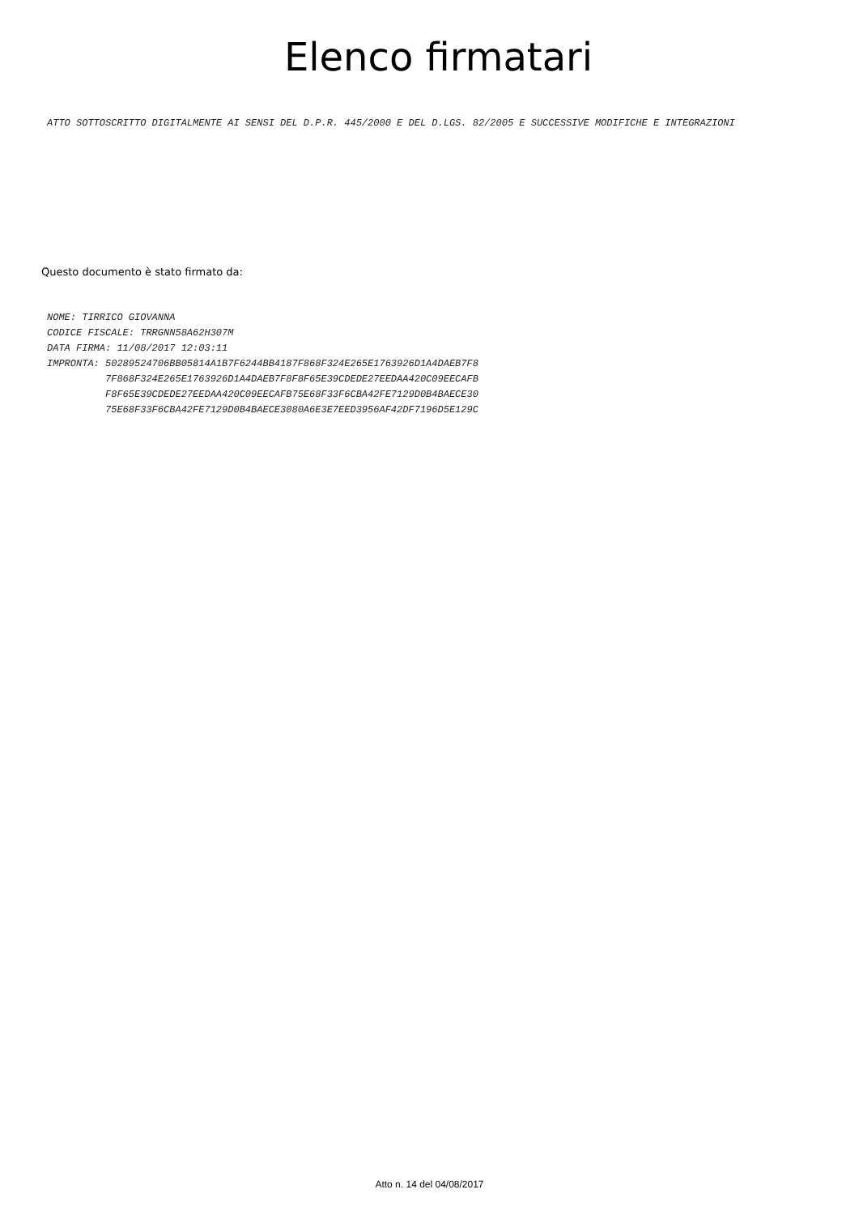Elenco firmatari
ATTO SOTTOSCRITTO DIGITALMENTE AI SENSI DEL D.P.R. 445/2000 E DEL D.LGS. 82/2005 E SUCCESSIVE MODIFICHE E INTEGRAZIONI
Questo documento è stato firmato da:
NOME: TIRRICO GIOVANNA CODICE FISCALE: TRRGNN58A62H307M DATA FIRMA: 11/08/2017 12:03:11 IMPRONTA: 50289524706BB05814A1B7F6244BB4187F868F324E265E1763926D1A4DAEB7F8 7F868F324E265E1763926D1A4DAEB7F8F8F65E39CDEDE27EEDAA420C09EECAFB F8F65E39CDEDE27EEDAA420C09EECAFB75E68F33F6CBA42FE7129D0B4BAECE30 75E68F33F6CBA42FE7129D0B4BAECE3080A6E3E7EED3956AF42DF7196D5E129C
Atto n. 14 del 04/08/2017